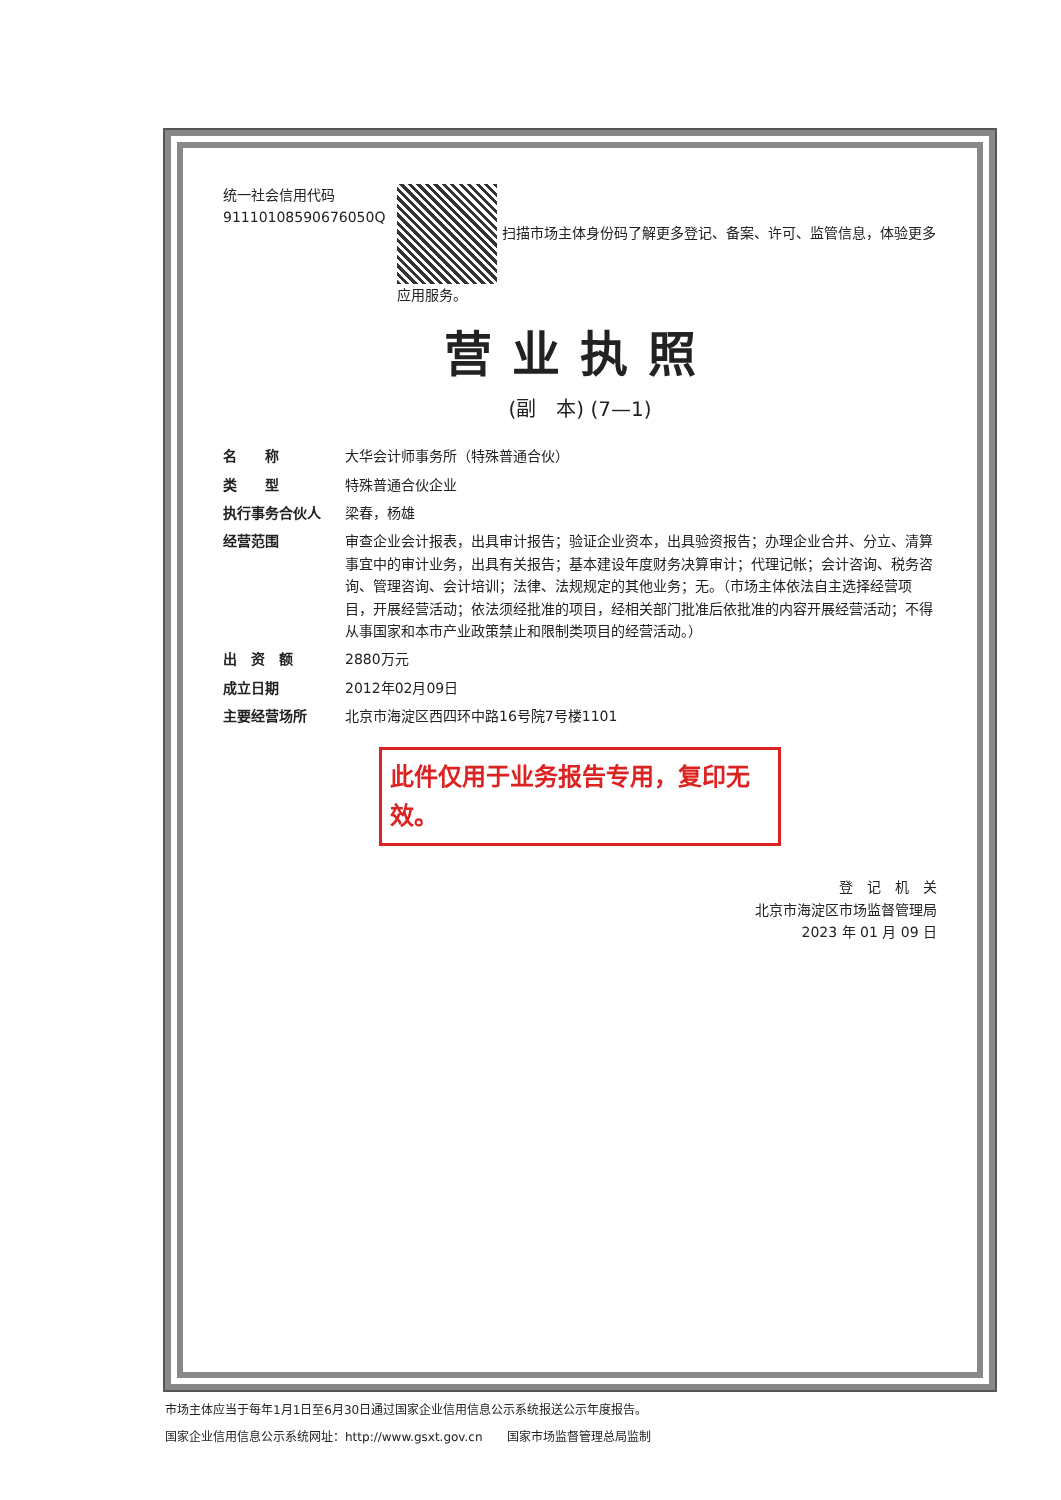统一社会信用代码
91110108590676050Q
扫描市场主体身份码了解更多登记、备案、许可、监管信息，体验更多应用服务。
营业执照
(副　本) (7—1)
名　　称 大华会计师事务所（特殊普通合伙）
类　　型 特殊普通合伙企业
执行事务合伙人 梁春，杨雄
经营范围 审查企业会计报表，出具审计报告；验证企业资本，出具验资报告；办理企业合并、分立、清算事宜中的审计业务，出具有关报告；基本建设年度财务决算审计；代理记帐；会计咨询、税务咨询、管理咨询、会计培训；法律、法规规定的其他业务；无。（市场主体依法自主选择经营项目，开展经营活动；依法须经批准的项目，经相关部门批准后依批准的内容开展经营活动；不得从事国家和本市产业政策禁止和限制类项目的经营活动。）
出　资　额 2880万元
成立日期 2012年02月09日
主要经营场所 北京市海淀区西四环中路16号院7号楼1101
此件仅用于业务报告专用，复印无效。
登　记　机　关
北京市海淀区市场监督管理局
2023 年 01 月 09 日
市场主体应当于每年1月1日至6月30日通过国家企业信用信息公示系统报送公示年度报告。
国家企业信用信息公示系统网址：http://www.gsxt.gov.cn　　国家市场监督管理总局监制